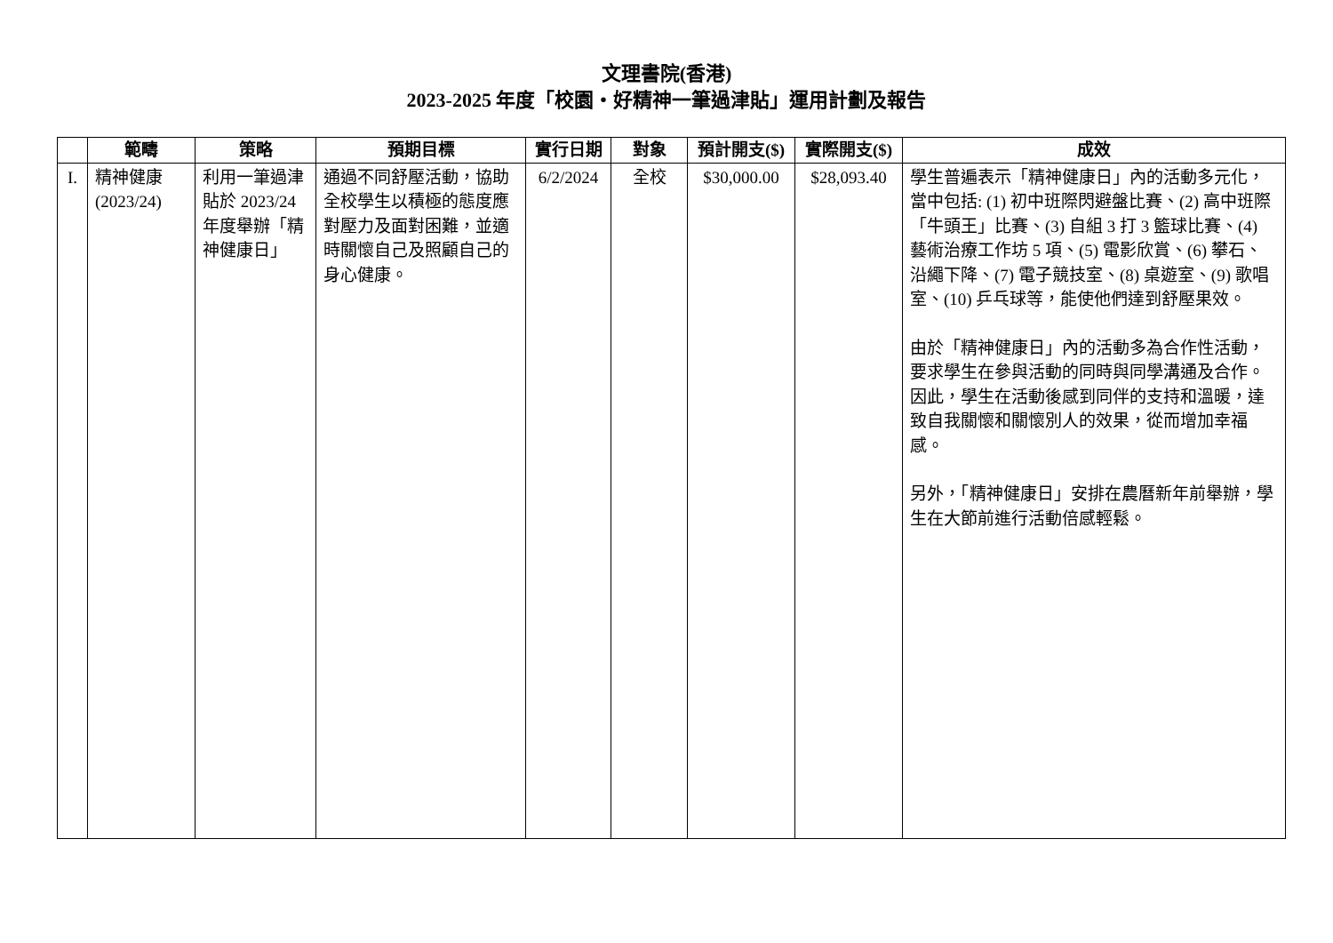文理書院(香港)
2023-2025 年度「校園・好精神一筆過津貼」運用計劃及報告
| | 範疇 | 策略 | 預期目標 | 實行日期 | 對象 | 預計開支($) | 實際開支($) | 成效 |
| --- | --- | --- | --- | --- | --- | --- | --- | --- |
| I. | 精神健康 (2023/24) | 利用一筆過津貼於 2023/24 年度舉辦「精神健康日」 | 通過不同舒壓活動，協助全校學生以積極的態度應對壓力及面對困難，並適時關懷自己及照顧自己的身心健康。 | 6/2/2024 | 全校 | $30,000.00 | $28,093.40 | 學生普遍表示「精神健康日」內的活動多元化，當中包括: (1) 初中班際閃避盤比賽、(2) 高中班際「牛頭王」比賽、(3) 自組 3 打 3 籃球比賽、(4) 藝術治療工作坊 5 項、(5) 電影欣賞、(6) 攀石、沿繩下降、(7) 電子競技室、(8) 桌遊室、(9) 歌唱室、(10) 乒乓球等，能使他們達到舒壓果效。 由於「精神健康日」內的活動多為合作性活動，要求學生在參與活動的同時與同學溝通及合作。因此，學生在活動後感到同伴的支持和溫暖，達致自我關懷和關懷別人的效果，從而增加幸福感。 另外，「精神健康日」安排在農曆新年前舉辦，學生在大節前進行活動倍感輕鬆。 |